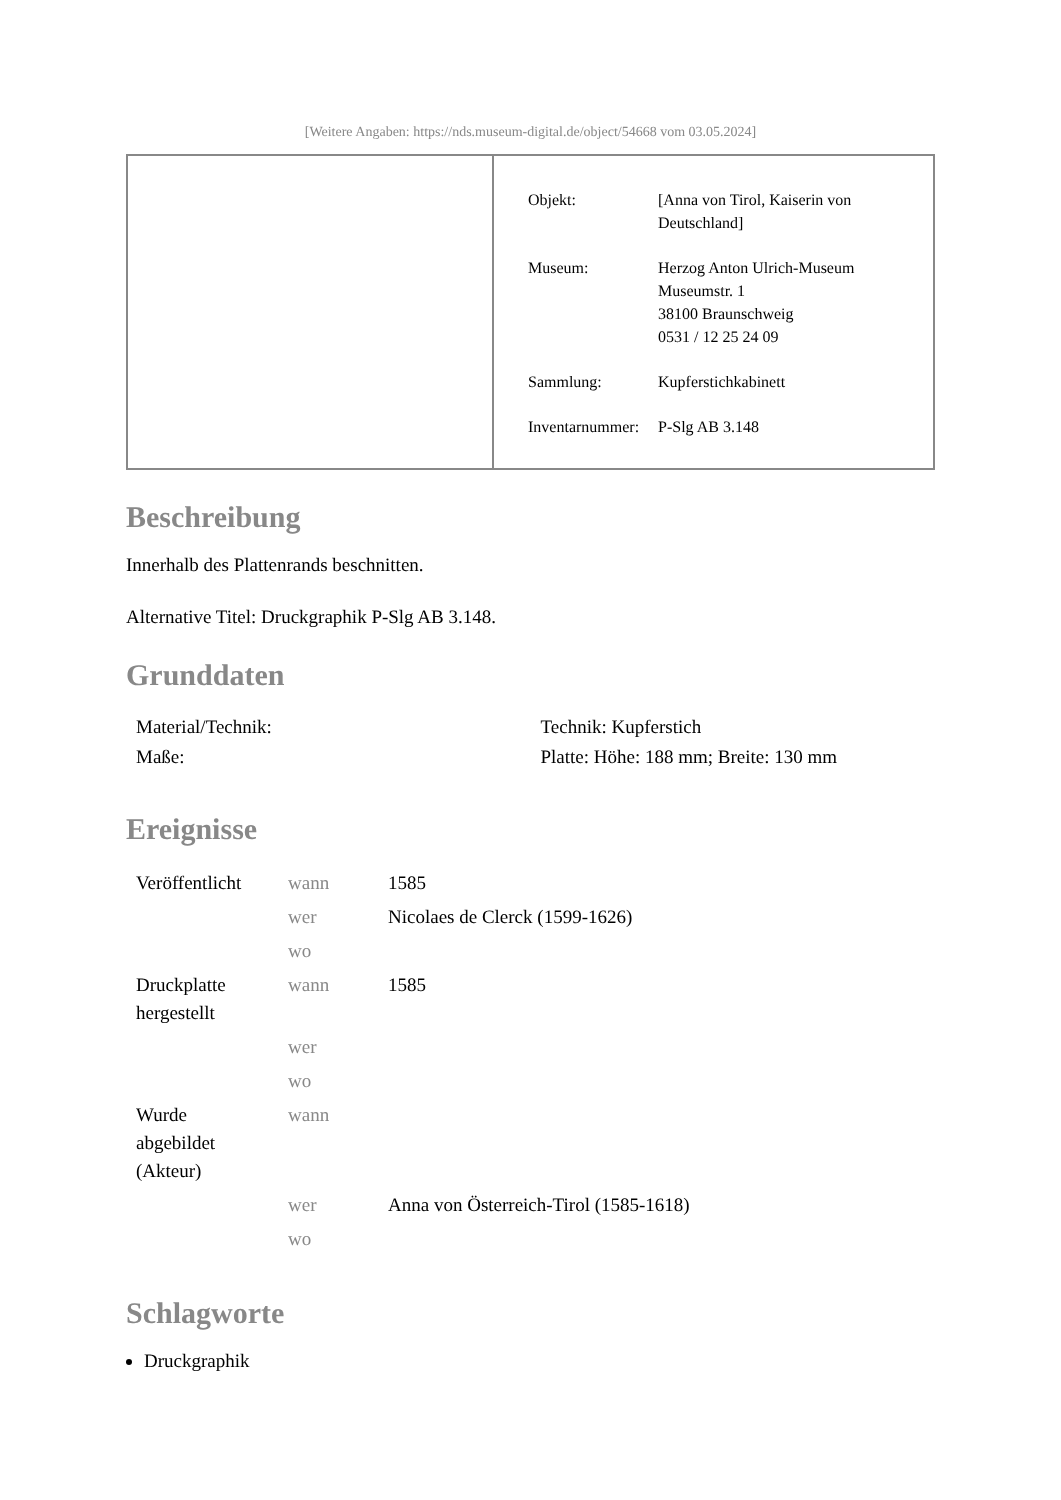[Weitere Angaben: https://nds.museum-digital.de/object/54668 vom 03.05.2024]
| Objekt: | [Anna von Tirol, Kaiserin von Deutschland] |
| Museum: | Herzog Anton Ulrich-Museum Museumstr. 1 38100 Braunschweig 0531 / 12 25 24 09 |
| Sammlung: | Kupferstichkabinett |
| Inventarnummer: | P-Slg AB 3.148 |
Beschreibung
Innerhalb des Plattenrands beschnitten.
Alternative Titel: Druckgraphik P-Slg AB 3.148.
Grunddaten
| Material/Technik: | Technik: Kupferstich |
| Maße: | Platte: Höhe: 188 mm; Breite: 130 mm |
Ereignisse
| Veröffentlicht | wann | 1585 |
| | wer | Nicolaes de Clerck (1599-1626) |
| | wo | |
| Druckplatte hergestellt | wann | 1585 |
| | wer | |
| | wo | |
| Wurde abgebildet (Akteur) | wann | |
| | wer | Anna von Österreich-Tirol (1585-1618) |
| | wo | |
Schlagworte
Druckgraphik